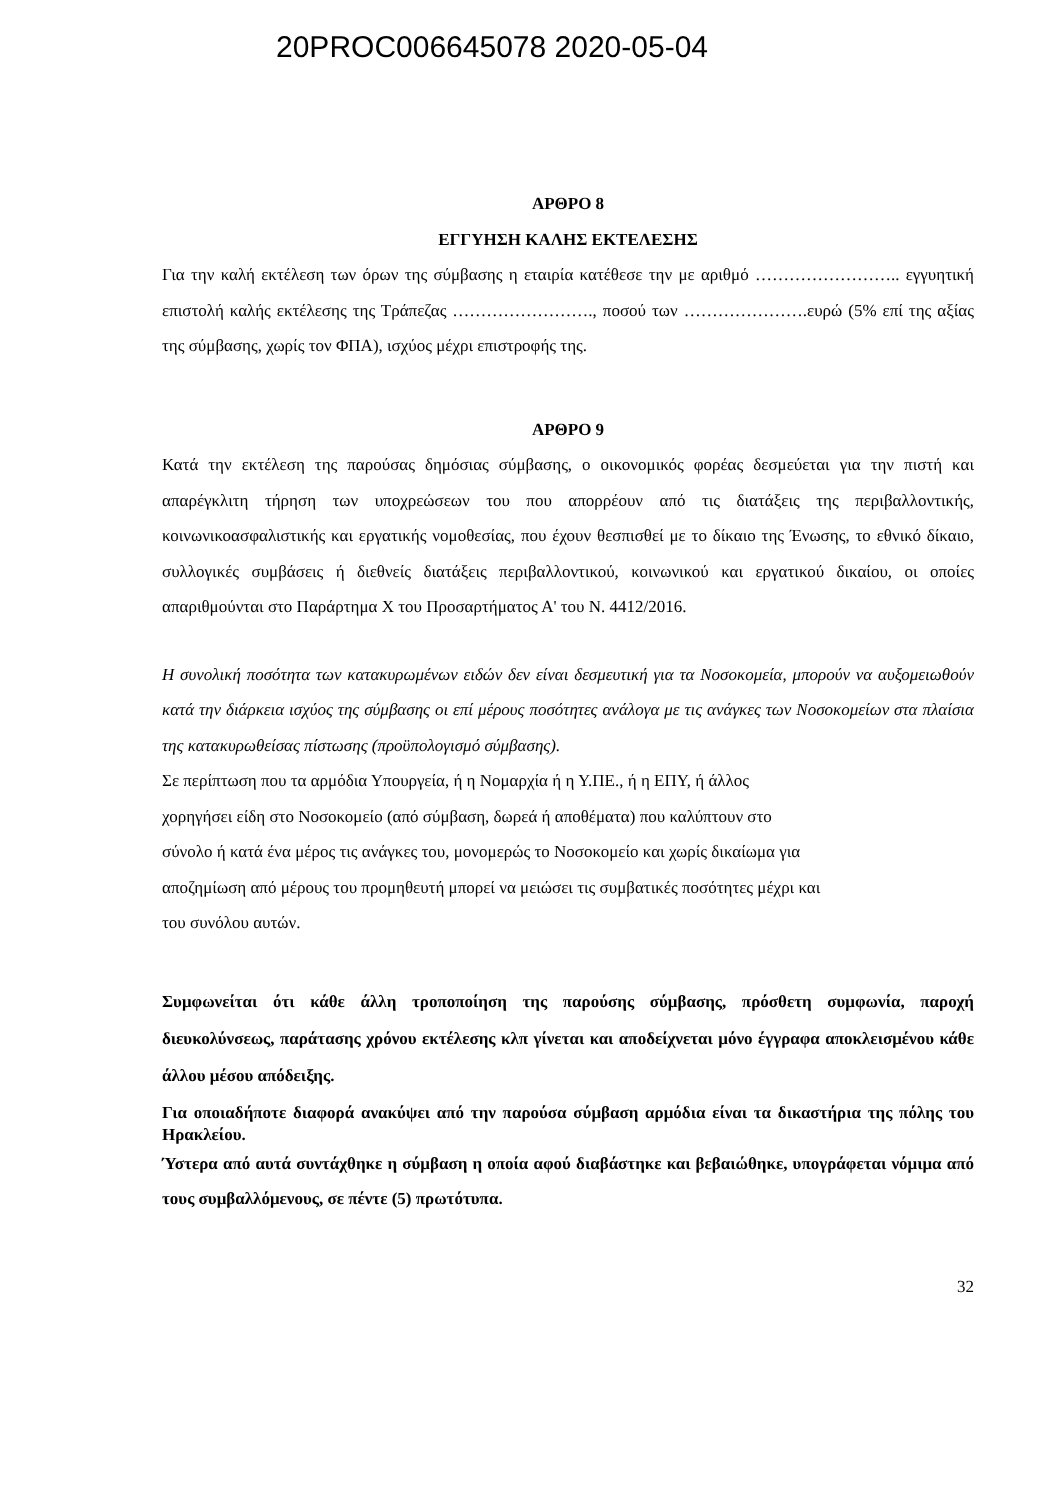20PROC006645078 2020-05-04
ΑΡΘΡΟ 8
ΕΓΓΥΗΣΗ ΚΑΛΗΣ ΕΚΤΕΛΕΣΗΣ
Για την καλή εκτέλεση των όρων της σύμβασης η εταιρία κατέθεσε την με αριθμό …………………….. εγγυητική επιστολή καλής εκτέλεσης της Τράπεζας ……………………., ποσού των ………………….ευρώ (5% επί της αξίας της σύμβασης, χωρίς τον ΦΠΑ), ισχύος μέχρι επιστροφής της.
ΑΡΘΡΟ 9
Κατά την εκτέλεση της παρούσας δημόσιας σύμβασης, ο οικονομικός φορέας δεσμεύεται για την πιστή και απαρέγκλιτη τήρηση των υποχρεώσεων του που απορρέουν από τις διατάξεις της περιβαλλοντικής, κοινωνικοασφαλιστικής και εργατικής νομοθεσίας, που έχουν θεσπισθεί με το δίκαιο της Ένωσης, το εθνικό δίκαιο, συλλογικές συμβάσεις ή διεθνείς διατάξεις περιβαλλοντικού, κοινωνικού και εργατικού δικαίου, οι οποίες απαριθμούνται στο Παράρτημα Χ του Προσαρτήματος Α' του Ν. 4412/2016.
Η συνολική ποσότητα των κατακυρωμένων ειδών δεν είναι δεσμευτική για τα Νοσοκομεία, μπορούν να αυξομειωθούν κατά την διάρκεια ισχύος της σύμβασης οι επί μέρους ποσότητες ανάλογα με τις ανάγκες των Νοσοκομείων στα πλαίσια της κατακυρωθείσας πίστωσης (προϋπολογισμό σύμβασης).
Σε περίπτωση που τα αρμόδια Υπουργεία, ή η Νομαρχία ή η Υ.ΠΕ., ή η ΕΠΥ, ή άλλος
χορηγήσει είδη στο Νοσοκομείο (από σύμβαση, δωρεά ή αποθέματα) που καλύπτουν στο
σύνολο ή κατά ένα μέρος τις ανάγκες του, μονομερώς το Νοσοκομείο και χωρίς δικαίωμα για
αποζημίωση από μέρους του προμηθευτή μπορεί να μειώσει τις συμβατικές ποσότητες μέχρι και
του συνόλου αυτών.
Συμφωνείται ότι κάθε άλλη τροποποίηση της παρούσης σύμβασης, πρόσθετη συμφωνία, παροχή διευκολύνσεως, παράτασης χρόνου εκτέλεσης κλπ γίνεται και αποδείχνεται μόνο έγγραφα αποκλεισμένου κάθε άλλου μέσου απόδειξης.
Για οποιαδήποτε διαφορά ανακύψει από την παρούσα σύμβαση αρμόδια είναι τα δικαστήρια της πόλης του Ηρακλείου.
Ύστερα από αυτά συντάχθηκε η σύμβαση η οποία αφού διαβάστηκε και βεβαιώθηκε, υπογράφεται νόμιμα από τους συμβαλλόμενους, σε πέντε (5) πρωτότυπα.
32